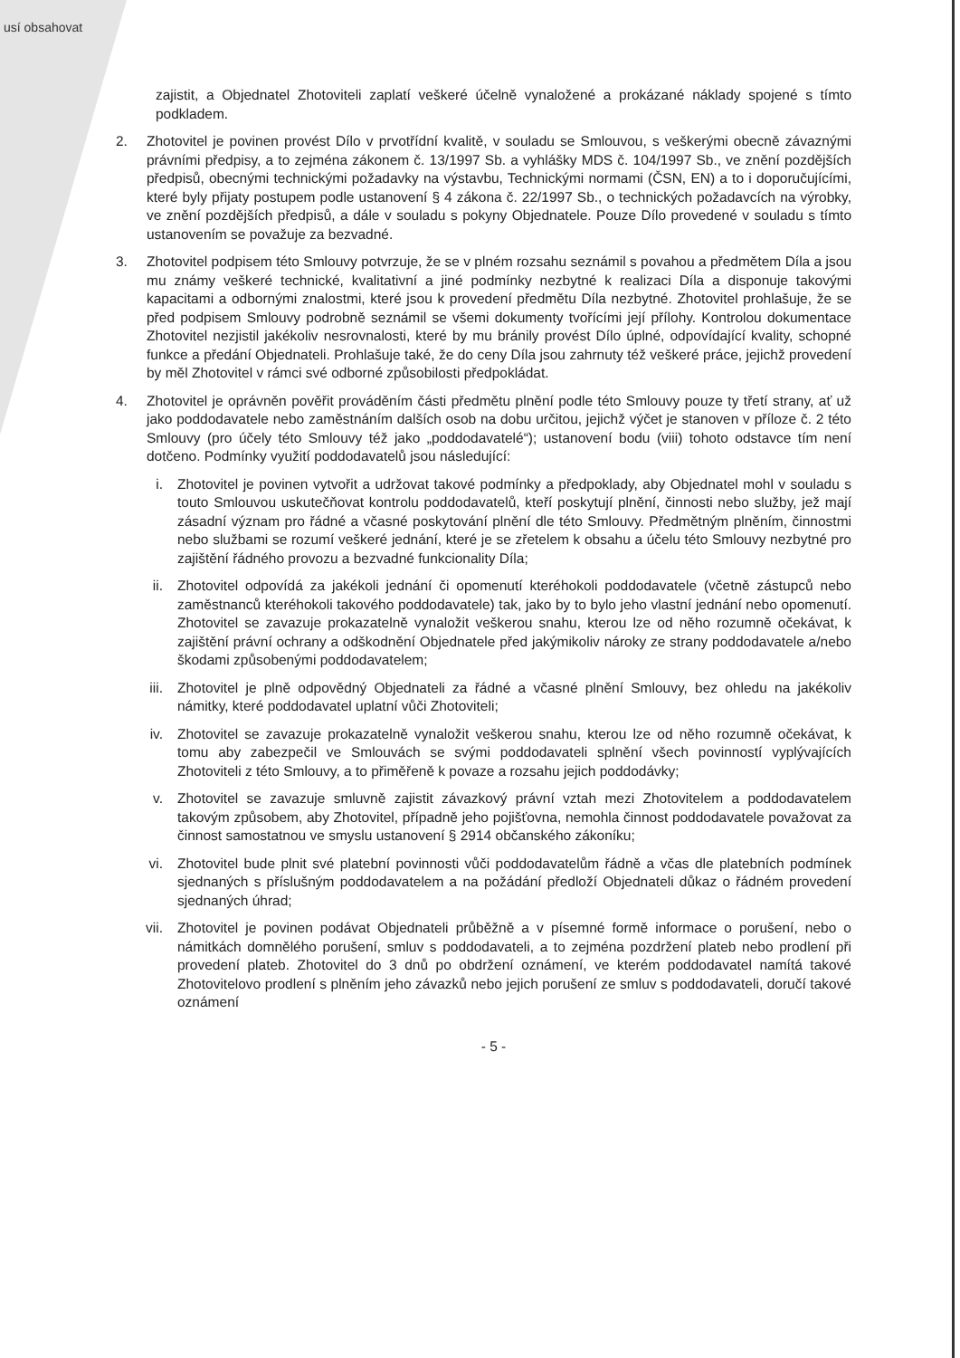usí obsahovat
zajistit, a Objednatel Zhotoviteli zaplatí veškeré účelně vynaložené a prokázané náklady spojené s tímto podkladem.
2. Zhotovitel je povinen provést Dílo v prvotřídní kvalitě, v souladu se Smlouvou, s veškerými obecně závaznými právními předpisy, a to zejména zákonem č. 13/1997 Sb. a vyhlášky MDS č. 104/1997 Sb., ve znění pozdějších předpisů, obecnými technickými požadavky na výstavbu, Technickými normami (ČSN, EN) a to i doporučujícími, které byly přijaty postupem podle ustanovení § 4 zákona č. 22/1997 Sb., o technických požadavcích na výrobky, ve znění pozdějších předpisů, a dále v souladu s pokyny Objednatele. Pouze Dílo provedené v souladu s tímto ustanovením se považuje za bezvadné.
3. Zhotovitel podpisem této Smlouvy potvrzuje, že se v plném rozsahu seznámil s povahou a předmětem Díla a jsou mu známy veškeré technické, kvalitativní a jiné podmínky nezbytné k realizaci Díla a disponuje takovými kapacitami a odbornými znalostmi, které jsou k provedení předmětu Díla nezbytné. Zhotovitel prohlašuje, že se před podpisem Smlouvy podrobně seznámil se všemi dokumenty tvořícími její přílohy. Kontrolou dokumentace Zhotovitel nezjistil jakékoliv nesrovnalosti, které by mu bránily provést Dílo úplné, odpovídající kvality, schopné funkce a předání Objednateli. Prohlašuje také, že do ceny Díla jsou zahrnuty též veškeré práce, jejichž provedení by měl Zhotovitel v rámci své odborné způsobilosti předpokládat.
4. Zhotovitel je oprávněn pověřit prováděním části předmětu plnění podle této Smlouvy pouze ty třetí strany, ať už jako poddodavatele nebo zaměstnáním dalších osob na dobu určitou, jejichž výčet je stanoven v příloze č. 2 této Smlouvy (pro účely této Smlouvy též jako „poddodavatelé“); ustanovení bodu (viii) tohoto odstavce tím není dotčeno. Podmínky využití poddodavatelů jsou následující:
i. Zhotovitel je povinen vytvořit a udržovat takové podmínky a předpoklady, aby Objednatel mohl v souladu s touto Smlouvou uskutečňovat kontrolu poddodavatelů, kteří poskytují plnění, činnosti nebo služby, jež mají zásadní význam pro řádné a včasné poskytování plnění dle této Smlouvy. Předmětným plněním, činnostmi nebo službami se rozumí veškeré jednání, které je se zřetelem k obsahu a účelu této Smlouvy nezbytné pro zajištění řádného provozu a bezvadné funkcionality Díla;
ii. Zhotovitel odpovídá za jakékoli jednání či opomenutí kteréhokoli poddodavatele (včetně zástupců nebo zaměstnanců kteréhokoli takového poddodavatele) tak, jako by to bylo jeho vlastní jednání nebo opomenutí. Zhotovitel se zavazuje prokazatelně vynaložit veškerou snahu, kterou lze od něho rozumně očekávat, k zajištění právní ochrany a odškodnění Objednatele před jakýmikoliv nároky ze strany poddodavatele a/nebo škodami způsobenými poddodavatelem;
iii. Zhotovitel je plně odpovědný Objednateli za řádné a včasné plnění Smlouvy, bez ohledu na jakékoliv námitky, které poddodavatel uplatní vůči Zhotoviteli;
iv. Zhotovitel se zavazuje prokazatelně vynaložit veškerou snahu, kterou lze od něho rozumně očekávat, k tomu aby zabezpečil ve Smlouvách se svými poddodavateli splnění všech povinností vyplývajících Zhotoviteli z této Smlouvy, a to přiměřeně k povaze a rozsahu jejich poddodávky;
v. Zhotovitel se zavazuje smluvně zajistit závazkový právní vztah mezi Zhotovitelem a poddodavatelem takovým způsobem, aby Zhotovitel, případně jeho pojišťovna, nemohla činnost poddodavatele považovat za činnost samostatnou ve smyslu ustanovení § 2914 občanského zákoníku;
vi. Zhotovitel bude plnit své platební povinnosti vůči poddodavatelům řádně a včas dle platebních podmínek sjednaných s příslušným poddodavatelem a na požádání předloží Objednateli důkaz o řádném provedení sjednaných úhrad;
vii. Zhotovitel je povinen podávat Objednateli průběžně a v písemné formě informace o porušení, nebo o námitkách domnělého porušení, smluv s poddodavateli, a to zejména pozdržení plateb nebo prodlení při provedení plateb. Zhotovitel do 3 dnů po obdržení oznámení, ve kterém poddodavatel namítá takové Zhotovitelovo prodlení s plněním jeho závazků nebo jejich porušení ze smluv s poddodavateli, doručí takové oznámení
- 5 -